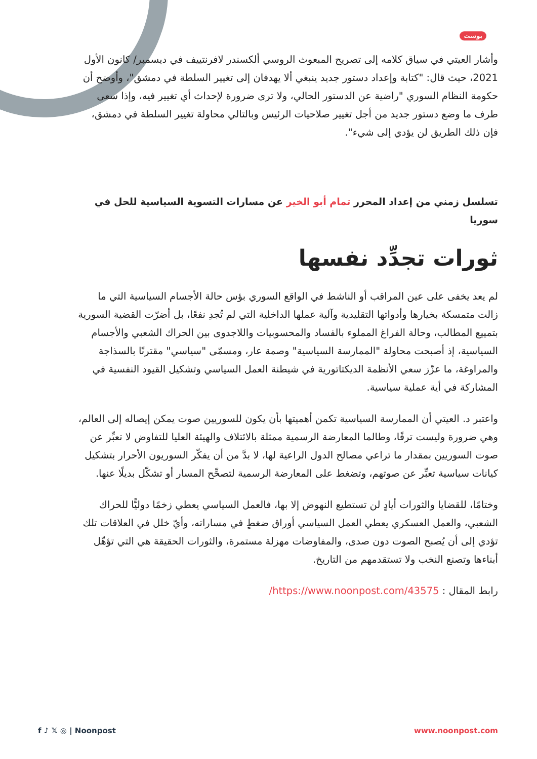بوست
وأشار العيتي في سياق كلامه إلى تصريح المبعوث الروسي ألكسندر لافرنتييف في ديسمبر/ كانون الأول 2021، حيث قال: "كتابة وإعداد دستور جديد ينبغي ألا يهدفان إلى تغيير السلطة في دمشق"، وأوضح أن حكومة النظام السوري "راضية عن الدستور الحالي، ولا ترى ضرورة لإحداث أي تغيير فيه، وإذا سعى طرف ما وضع دستور جديد من أجل تغيير صلاحيات الرئيس وبالتالي محاولة تغيير السلطة في دمشق، فإن ذلك الطريق لن يؤدي إلى شيء".
تسلسل زمني من إعداد المحرر تمام أبو الخير عن مسارات التسوية السياسية للحل في سوريا
ثورات تجدِّد نفسها
لم يعد يخفى على عين المراقب أو الناشط في الواقع السوري بؤس حالة الأجسام السياسية التي ما زالت متمسكة بخيارها وأدواتها التقليدية وآلية عملها الداخلية التي لم تُجدِ نفعًا، بل أضرّت القضية السورية بتمييع المطالب، وحالة الفراغ المملوء بالفساد والمحسوبيات واللاجدوى بين الحراك الشعبي والأجسام السياسية، إذ أصبحت محاولة "الممارسة السياسية" وصمة عار، ومسمّى "سياسي" مقترنًا بالسذاجة والمراوغة، ما عزّز سعي الأنظمة الديكتاتورية في شيطنة العمل السياسي وتشكيل القيود النفسية في المشاركة في أية عملية سياسية.
واعتبر د. العيتي أن الممارسة السياسية تكمن أهميتها بأن يكون للسوريين صوت يمكن إيصاله إلى العالم، وهي ضرورة وليست ترفًا، وطالما المعارضة الرسمية ممثلة بالائتلاف والهيئة العليا للتفاوض لا تعبِّر عن صوت السوريين بمقدار ما تراعي مصالح الدول الراعية لها، لا بدَّ من أن يفكّر السوريون الأحرار بتشكيل كيانات سياسية تعبِّر عن صوتهم، وتضغط على المعارضة الرسمية لتصحِّح المسار أو تشكّل بديلًا عنها.
وختامًا، للقضايا والثورات أيادٍ لن تستطيع النهوض إلا بها، فالعمل السياسي يعطي زخمًا دوليًّا للحراك الشعبي، والعمل العسكري يعطي العمل السياسي أوراق ضغطٍ في مساراته، وأيّ خلل في العلاقات تلك تؤدي إلى أن يُصبح الصوت دون صدى، والمفاوضات مهزلة مستمرة، والثورات الحقيقة هي التي تؤهّل أبناءها وتصنع النخب ولا تستقدمهم من التاريخ.
رابط المقال : https://www.noonpost.com/43575/
f ♪ 𝕏 ◎ | Noonpost www.noonpost.com